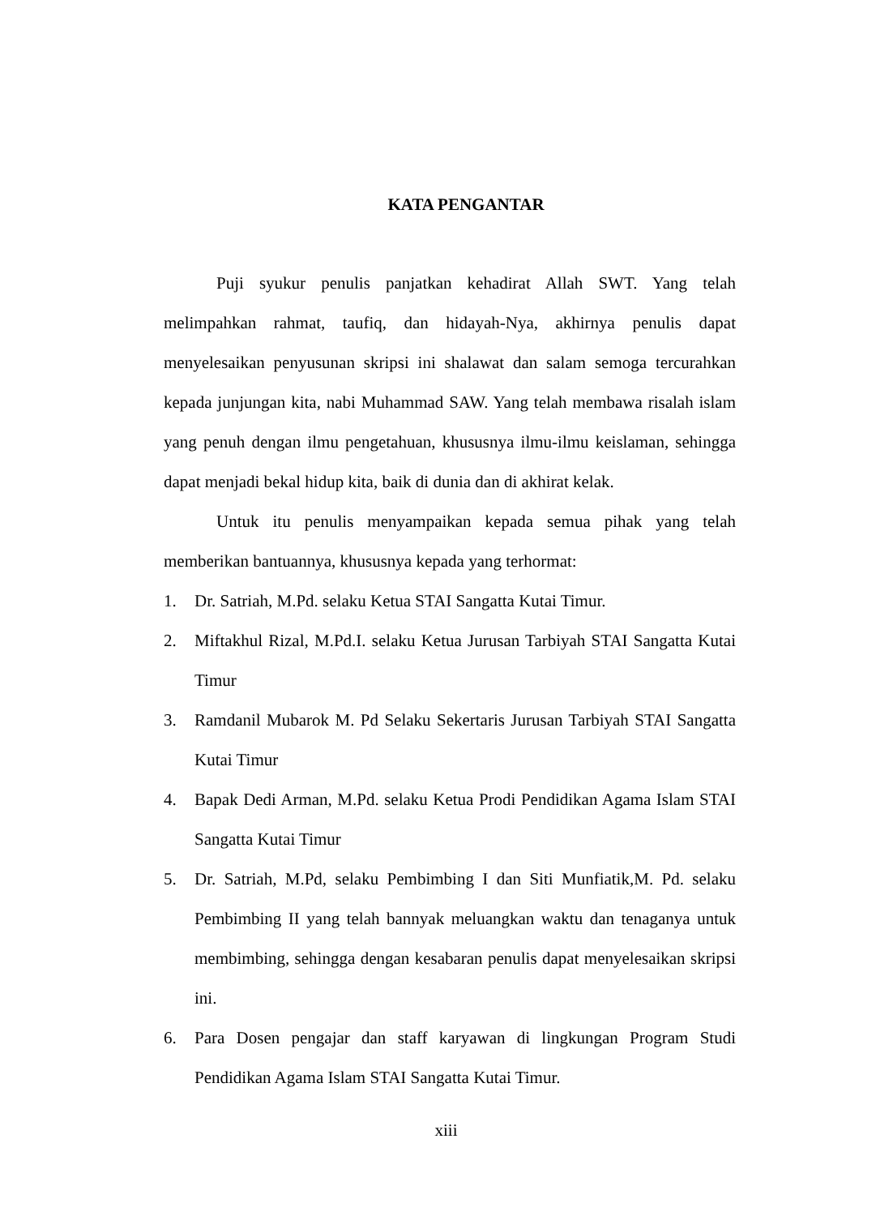KATA PENGANTAR
Puji syukur penulis panjatkan kehadirat Allah SWT. Yang telah melimpahkan rahmat, taufiq, dan hidayah-Nya, akhirnya penulis dapat menyelesaikan penyusunan skripsi ini shalawat dan salam semoga tercurahkan kepada junjungan kita, nabi Muhammad SAW. Yang telah membawa risalah islam yang penuh dengan ilmu pengetahuan, khususnya ilmu-ilmu keislaman, sehingga dapat menjadi bekal hidup kita, baik di dunia dan di akhirat kelak.
Untuk itu penulis menyampaikan kepada semua pihak yang telah memberikan bantuannya, khususnya kepada yang terhormat:
1. Dr. Satriah, M.Pd. selaku Ketua STAI Sangatta Kutai Timur.
2. Miftakhul Rizal, M.Pd.I. selaku Ketua Jurusan Tarbiyah STAI Sangatta Kutai Timur
3. Ramdanil Mubarok M. Pd Selaku Sekertaris Jurusan Tarbiyah STAI Sangatta Kutai Timur
4. Bapak Dedi Arman, M.Pd. selaku Ketua Prodi Pendidikan Agama Islam STAI Sangatta Kutai Timur
5. Dr. Satriah, M.Pd, selaku Pembimbing I dan Siti Munfiatik,M. Pd. selaku Pembimbing II yang telah bannyak meluangkan waktu dan tenaganya untuk membimbing, sehingga dengan kesabaran penulis dapat menyelesaikan skripsi ini.
6. Para Dosen pengajar dan staff karyawan di lingkungan Program Studi Pendidikan Agama Islam STAI Sangatta Kutai Timur.
xiii